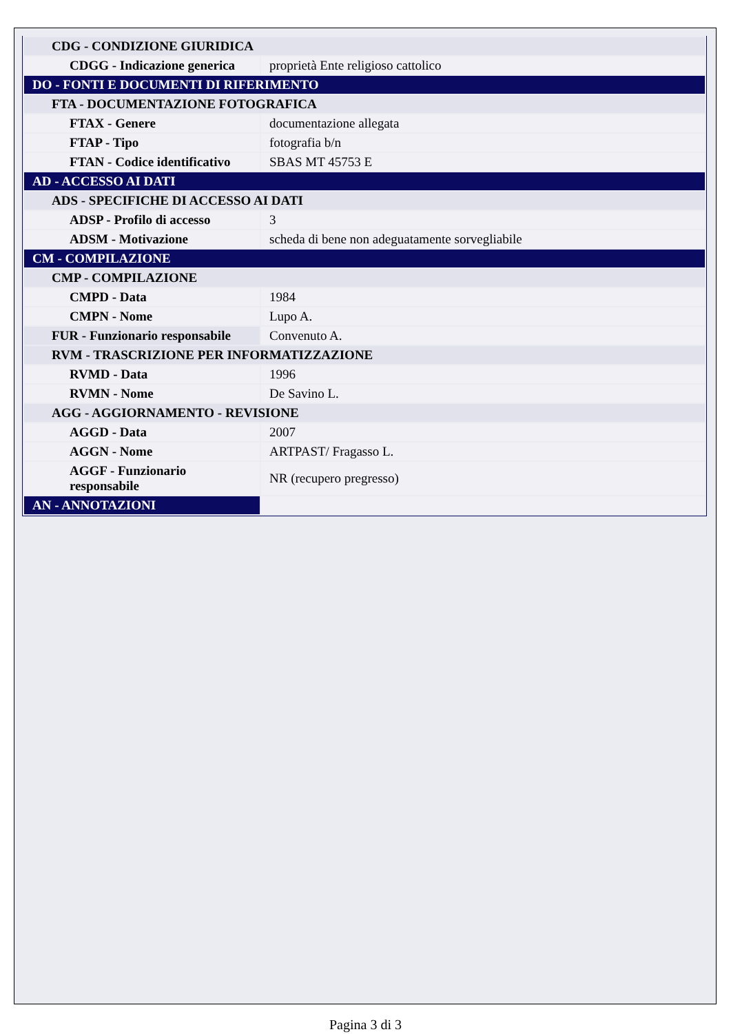| CDG - CONDIZIONE GIURIDICA | |
| CDGG - Indicazione generica | proprietà Ente religioso cattolico |
| DO - FONTI E DOCUMENTI DI RIFERIMENTO | |
| FTA - DOCUMENTAZIONE FOTOGRAFICA | |
| FTAX - Genere | documentazione allegata |
| FTAP - Tipo | fotografia b/n |
| FTAN - Codice identificativo | SBAS MT 45753 E |
| AD - ACCESSO AI DATI | |
| ADS - SPECIFICHE DI ACCESSO AI DATI | |
| ADSP - Profilo di accesso | 3 |
| ADSM - Motivazione | scheda di bene non adeguatamente sorvegliabile |
| CM - COMPILAZIONE | |
| CMP - COMPILAZIONE | |
| CMPD - Data | 1984 |
| CMPN - Nome | Lupo A. |
| FUR - Funzionario responsabile | Convenuto A. |
| RVM - TRASCRIZIONE PER INFORMATIZZAZIONE | |
| RVMD - Data | 1996 |
| RVMN - Nome | De Savino L. |
| AGG - AGGIORNAMENTO - REVISIONE | |
| AGGD - Data | 2007 |
| AGGN - Nome | ARTPAST/ Fragasso L. |
| AGGF - Funzionario responsabile | NR (recupero pregresso) |
| AN - ANNOTAZIONI | |
Pagina 3 di 3